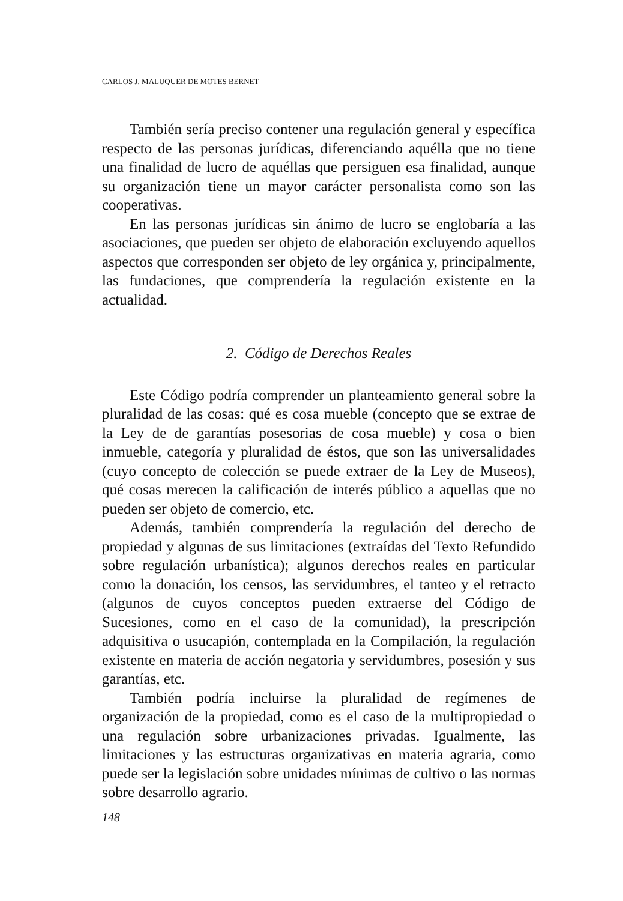CARLOS J. MALUQUER DE MOTES BERNET
También sería preciso contener una regulación general y específica respecto de las personas jurídicas, diferenciando aquélla que no tiene una finalidad de lucro de aquéllas que persiguen esa finalidad, aunque su organización tiene un mayor carácter personalista como son las cooperativas.
En las personas jurídicas sin ánimo de lucro se englobaría a las asociaciones, que pueden ser objeto de elaboración excluyendo aquellos aspectos que corresponden ser objeto de ley orgánica y, principalmente, las fundaciones, que comprendería la regulación existente en la actualidad.
2. Código de Derechos Reales
Este Código podría comprender un planteamiento general sobre la pluralidad de las cosas: qué es cosa mueble (concepto que se extrae de la Ley de de garantías posesorias de cosa mueble) y cosa o bien inmueble, categoría y pluralidad de éstos, que son las universalidades (cuyo concepto de colección se puede extraer de la Ley de Museos), qué cosas merecen la calificación de interés público a aquellas que no pueden ser objeto de comercio, etc.
Además, también comprendería la regulación del derecho de propiedad y algunas de sus limitaciones (extraídas del Texto Refundido sobre regulación urbanística); algunos derechos reales en particular como la donación, los censos, las servidumbres, el tanteo y el retracto (algunos de cuyos conceptos pueden extraerse del Código de Sucesiones, como en el caso de la comunidad), la prescripción adquisitiva o usucapión, contemplada en la Compilación, la regulación existente en materia de acción negatoria y servidumbres, posesión y sus garantías, etc.
También podría incluirse la pluralidad de regímenes de organización de la propiedad, como es el caso de la multipropiedad o una regulación sobre urbanizaciones privadas. Igualmente, las limitaciones y las estructuras organizativas en materia agraria, como puede ser la legislación sobre unidades mínimas de cultivo o las normas sobre desarrollo agrario.
148